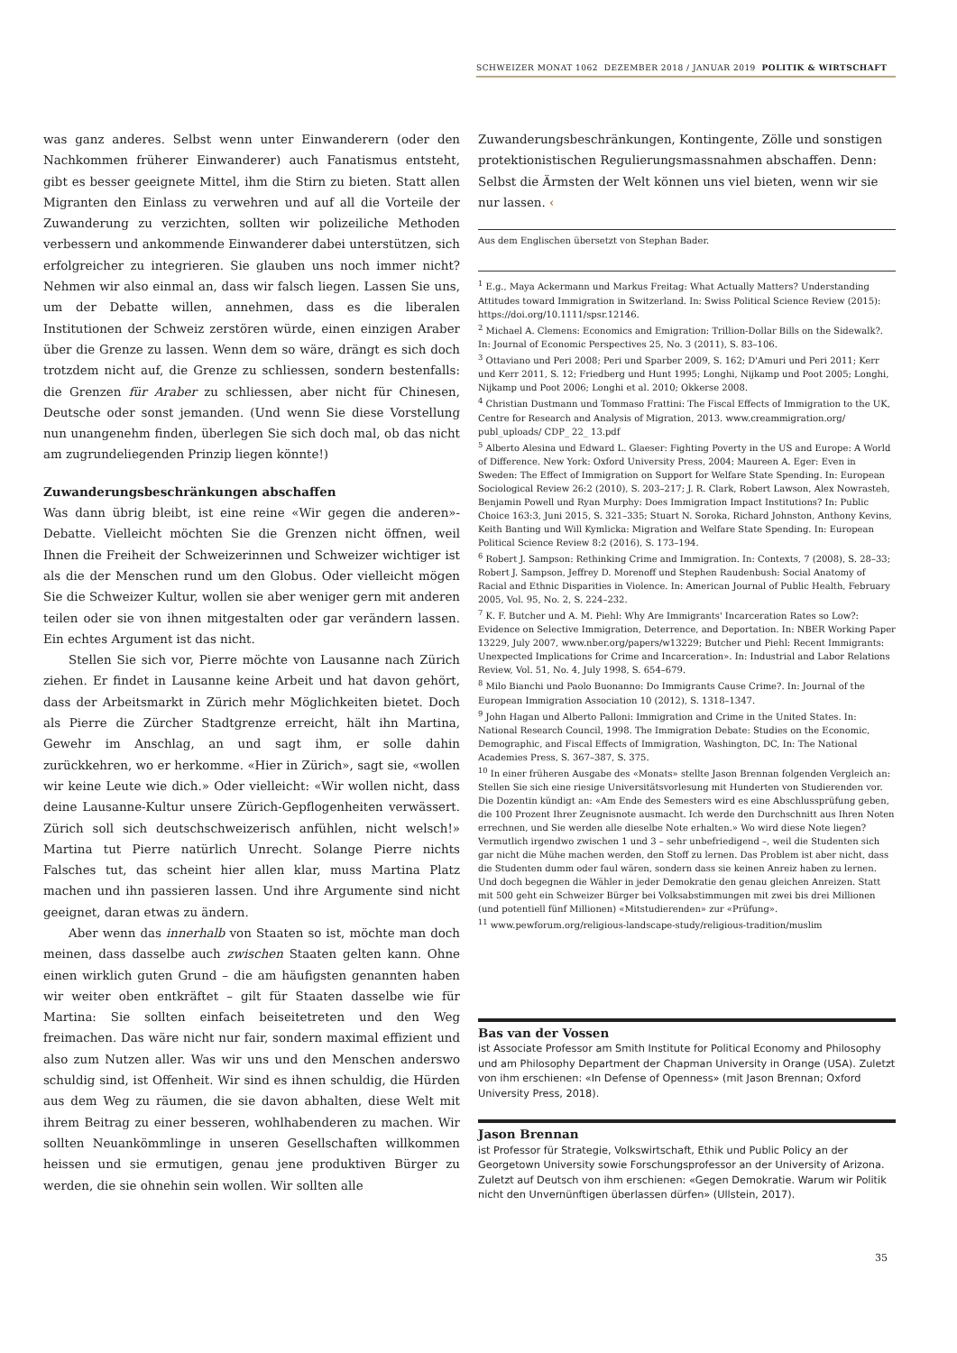SCHWEIZER MONAT 1062 DEZEMBER 2018 / JANUAR 2019 POLITIK & WIRTSCHAFT
was ganz anderes. Selbst wenn unter Einwanderern (oder den Nachkommen früherer Einwanderer) auch Fanatismus entsteht, gibt es besser geeignete Mittel, ihm die Stirn zu bieten. Statt allen Migranten den Einlass zu verwehren und auf all die Vorteile der Zuwanderung zu verzichten, sollten wir polizeiliche Methoden verbessern und ankommende Einwanderer dabei unterstützen, sich erfolgreicher zu integrieren. Sie glauben uns noch immer nicht? Nehmen wir also einmal an, dass wir falsch liegen. Lassen Sie uns, um der Debatte willen, annehmen, dass es die liberalen Institutionen der Schweiz zerstören würde, einen einzigen Araber über die Grenze zu lassen. Wenn dem so wäre, drängt es sich doch trotzdem nicht auf, die Grenze zu schliessen, sondern bestenfalls: die Grenzen für Araber zu schliessen, aber nicht für Chinesen, Deutsche oder sonst jemanden. (Und wenn Sie diese Vorstellung nun unangenehm finden, überlegen Sie sich doch mal, ob das nicht am zugrundeliegenden Prinzip liegen könnte!)
Zuwanderungsbeschränkungen abschaffen
Was dann übrig bleibt, ist eine reine «Wir gegen die anderen»-Debatte. Vielleicht möchten Sie die Grenzen nicht öffnen, weil Ihnen die Freiheit der Schweizerinnen und Schweizer wichtiger ist als die der Menschen rund um den Globus. Oder vielleicht mögen Sie die Schweizer Kultur, wollen sie aber weniger gern mit anderen teilen oder sie von ihnen mitgestalten oder gar verändern lassen. Ein echtes Argument ist das nicht.
Stellen Sie sich vor, Pierre möchte von Lausanne nach Zürich ziehen. Er findet in Lausanne keine Arbeit und hat davon gehört, dass der Arbeitsmarkt in Zürich mehr Möglichkeiten bietet. Doch als Pierre die Zürcher Stadtgrenze erreicht, hält ihn Martina, Gewehr im Anschlag, an und sagt ihm, er solle dahin zurückkehren, wo er herkomme. «Hier in Zürich», sagt sie, «wollen wir keine Leute wie dich.» Oder vielleicht: «Wir wollen nicht, dass deine Lausanne-Kultur unsere Zürich-Gepflogenheiten verwässert. Zürich soll sich deutschschweizerisch anfühlen, nicht welsch!» Martina tut Pierre natürlich Unrecht. Solange Pierre nichts Falsches tut, das scheint hier allen klar, muss Martina Platz machen und ihn passieren lassen. Und ihre Argumente sind nicht geeignet, daran etwas zu ändern.
Aber wenn das innerhalb von Staaten so ist, möchte man doch meinen, dass dasselbe auch zwischen Staaten gelten kann. Ohne einen wirklich guten Grund – die am häufigsten genannten haben wir weiter oben entkräftet – gilt für Staaten dasselbe wie für Martina: Sie sollten einfach beiseitetreten und den Weg freimachen. Das wäre nicht nur fair, sondern maximal effizient und also zum Nutzen aller. Was wir uns und den Menschen anderswo schuldig sind, ist Offenheit. Wir sind es ihnen schuldig, die Hürden aus dem Weg zu räumen, die sie davon abhalten, diese Welt mit ihrem Beitrag zu einer besseren, wohlhabenderen zu machen. Wir sollten Neuankömmlinge in unseren Gesellschaften willkommen heissen und sie ermutigen, genau jene produktiven Bürger zu werden, die sie ohnehin sein wollen. Wir sollten alle
Zuwanderungsbeschränkungen, Kontingente, Zölle und sonstigen protektionistischen Regulierungsmassnahmen abschaffen. Denn: Selbst die Ärmsten der Welt können uns viel bieten, wenn wir sie nur lassen. ‹
Aus dem Englischen übersetzt von Stephan Bader.
<sup>1</sup> E.g., Maya Ackermann und Markus Freitag: What Actually Matters? Understanding Attitudes toward Immigration in Switzerland. In: Swiss Political Science Review (2015): https://doi.org/10.1111/spsr.12146.
<sup>2</sup> Michael A. Clemens: Economics and Emigration: Trillion-Dollar Bills on the Sidewalk?. In: Journal of Economic Perspectives 25, No. 3 (2011), S. 83–106.
<sup>3</sup> Ottaviano und Peri 2008; Peri und Sparber 2009, S. 162; D'Amuri und Peri 2011; Kerr und Kerr 2011, S. 12; Friedberg und Hunt 1995; Longhi, Nijkamp und Poot 2005; Longhi, Nijkamp und Poot 2006; Longhi et al. 2010; Okkerse 2008.
<sup>4</sup> Christian Dustmann und Tommaso Frattini: The Fiscal Effects of Immigration to the UK, Centre for Research and Analysis of Migration, 2013. www.creammigration.org/ publ_uploads/ CDP_ 22_ 13.pdf
<sup>5</sup> Alberto Alesina und Edward L. Glaeser: Fighting Poverty in the US and Europe: A World of Difference. New York: Oxford University Press, 2004; Maureen A. Eger: Even in Sweden: The Effect of Immigration on Support for Welfare State Spending. In: European Sociological Review 26:2 (2010), S. 203–217; J. R. Clark, Robert Lawson, Alex Nowrasteh, Benjamin Powell und Ryan Murphy: Does Immigration Impact Institutions? In: Public Choice 163:3, Juni 2015, S. 321–335; Stuart N. Soroka, Richard Johnston, Anthony Kevins, Keith Banting und Will Kymlicka: Migration and Welfare State Spending. In: European Political Science Review 8:2 (2016), S. 173–194.
<sup>6</sup> Robert J. Sampson: Rethinking Crime and Immigration. In: Contexts, 7 (2008), S. 28–33; Robert J. Sampson, Jeffrey D. Morenoff und Stephen Raudenbush: Social Anatomy of Racial and Ethnic Disparities in Violence. In: American Journal of Public Health, February 2005, Vol. 95, No. 2, S. 224–232.
<sup>7</sup> K. F. Butcher und A. M. Piehl: Why Are Immigrants' Incarceration Rates so Low?: Evidence on Selective Immigration, Deterrence, and Deportation. In: NBER Working Paper 13229, July 2007, www.nber.org/papers/w13229; Butcher und Piehl: Recent Immigrants: Unexpected Implications for Crime and Incarceration». In: Industrial and Labor Relations Review, Vol. 51, No. 4, July 1998, S. 654–679.
<sup>8</sup> Milo Bianchi und Paolo Buonanno: Do Immigrants Cause Crime?. In: Journal of the European Immigration Association 10 (2012), S. 1318–1347.
<sup>9</sup> John Hagan und Alberto Palloni: Immigration and Crime in the United States. In: National Research Council, 1998. The Immigration Debate: Studies on the Economic, Demographic, and Fiscal Effects of Immigration, Washington, DC, In: The National Academies Press, S. 367–387, S. 375.
<sup>10</sup> In einer früheren Ausgabe des «Monats» stellte Jason Brennan folgenden Vergleich an: Stellen Sie sich eine riesige Universitätsvorlesung mit Hunderten von Studierenden vor. Die Dozentin kündigt an: «Am Ende des Semesters wird es eine Abschlussprüfung geben, die 100 Prozent Ihrer Zeugnisnote ausmacht. Ich werde den Durchschnitt aus Ihren Noten errechnen, und Sie werden alle dieselbe Note erhalten.» Wo wird diese Note liegen? Vermutlich irgendwo zwischen 1 und 3 – sehr unbefriedigend –, weil die Studenten sich gar nicht die Mühe machen werden, den Stoff zu lernen. Das Problem ist aber nicht, dass die Studenten dumm oder faul wären, sondern dass sie keinen Anreiz haben zu lernen. Und doch begegnen die Wähler in jeder Demokratie den genau gleichen Anreizen. Statt mit 500 geht ein Schweizer Bürger bei Volksabstimmungen mit zwei bis drei Millionen (und potentiell fünf Millionen) «Mitstudierenden» zur «Prüfung».
<sup>11</sup> www.pewforum.org/religious-landscape-study/religious-tradition/muslim
Bas van der Vossen
ist Associate Professor am Smith Institute for Political Economy and Philosophy und am Philosophy Department der Chapman University in Orange (USA). Zuletzt von ihm erschienen: «In Defense of Openness» (mit Jason Brennan; Oxford University Press, 2018).
Jason Brennan
ist Professor für Strategie, Volkswirtschaft, Ethik und Public Policy an der Georgetown University sowie Forschungsprofessor an der University of Arizona. Zuletzt auf Deutsch von ihm erschienen: «Gegen Demokratie. Warum wir Politik nicht den Unvernünftigen überlassen dürfen» (Ullstein, 2017).
35